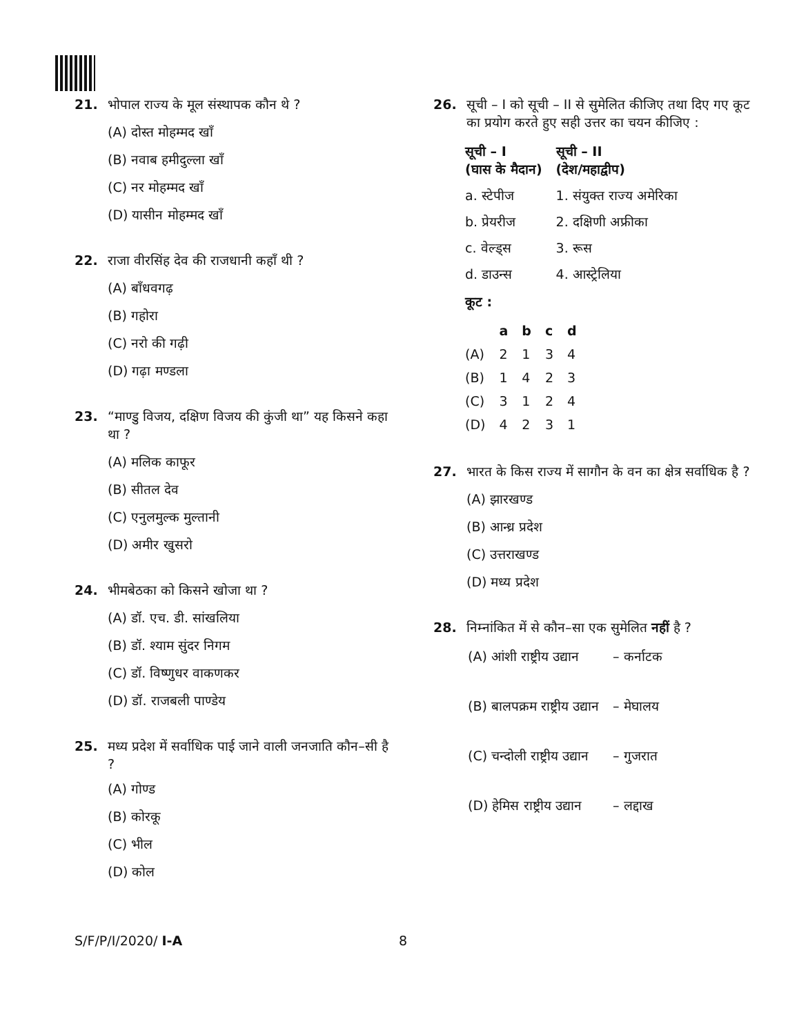21. भोपाल राज्य के मूल संस्थापक कौन थे ?
(A) दोस्त मोहम्मद खाँ
(B) नवाब हमीदुल्ला खाँ
(C) नर मोहम्मद खाँ
(D) यासीन मोहम्मद खाँ
22. राजा वीरसिंह देव की राजधानी कहाँ थी ?
(A) बाँधवगढ़
(B) गहोरा
(C) नरो की गढ़ी
(D) गढ़ा मण्डला
23. “माण्डु विजय, दक्षिण विजय की कुंजी था” यह किसने कहा था ?
(A) मलिक काफूर
(B) सीतल देव
(C) एनुलमुल्क मुल्तानी
(D) अमीर खुसरो
24. भीमबेठका को किसने खोजा था ?
(A) डॉ. एच. डी. सांखलिया
(B) डॉ. श्याम सुंदर निगम
(C) डॉ. विष्णुधर वाकणकर
(D) डॉ. राजबली पाण्डेय
25. मध्य प्रदेश में सर्वाधिक पाई जाने वाली जनजाति कौन–सी है ?
(A) गोण्ड
(B) कोरकू
(C) भील
(D) कोल
26. सूची – I को सूची – II से सुमेलित कीजिए तथा दिए गए कूट का प्रयोग करते हुए सही उत्तर का चयन कीजिए :
| सूची – I (घास के मैदान) | सूची – II (देश/महाद्वीप) |
| --- | --- |
| a. स्टेपीज | 1. संयुक्त राज्य अमेरिका |
| b. प्रेयरीज | 2. दक्षिणी अफ्रीका |
| c. वेल्ड्स | 3. रूस |
| d. डाउन्स | 4. आस्ट्रेलिया |
कूट :
| | a | b | c | d |
| --- | --- | --- | --- | --- |
| (A) | 2 | 1 | 3 | 4 |
| (B) | 1 | 4 | 2 | 3 |
| (C) | 3 | 1 | 2 | 4 |
| (D) | 4 | 2 | 3 | 1 |
27. भारत के किस राज्य में सागौन के वन का क्षेत्र सर्वाधिक है ?
(A) झारखण्ड
(B) आन्ध्र प्रदेश
(C) उत्तराखण्ड
(D) मध्य प्रदेश
28. निम्नांकित में से कौन–सा एक सुमेलित नहीं है ?
| (A) आंशी राष्ट्रीय उद्यान | – कर्नाटक |
| (B) बालपक्रम राष्ट्रीय उद्यान | – मेघालय |
| (C) चन्दोली राष्ट्रीय उद्यान | – गुजरात |
| (D) हेमिस राष्ट्रीय उद्यान | – लद्दाख |
S/F/P/I/2020/ I-A 8